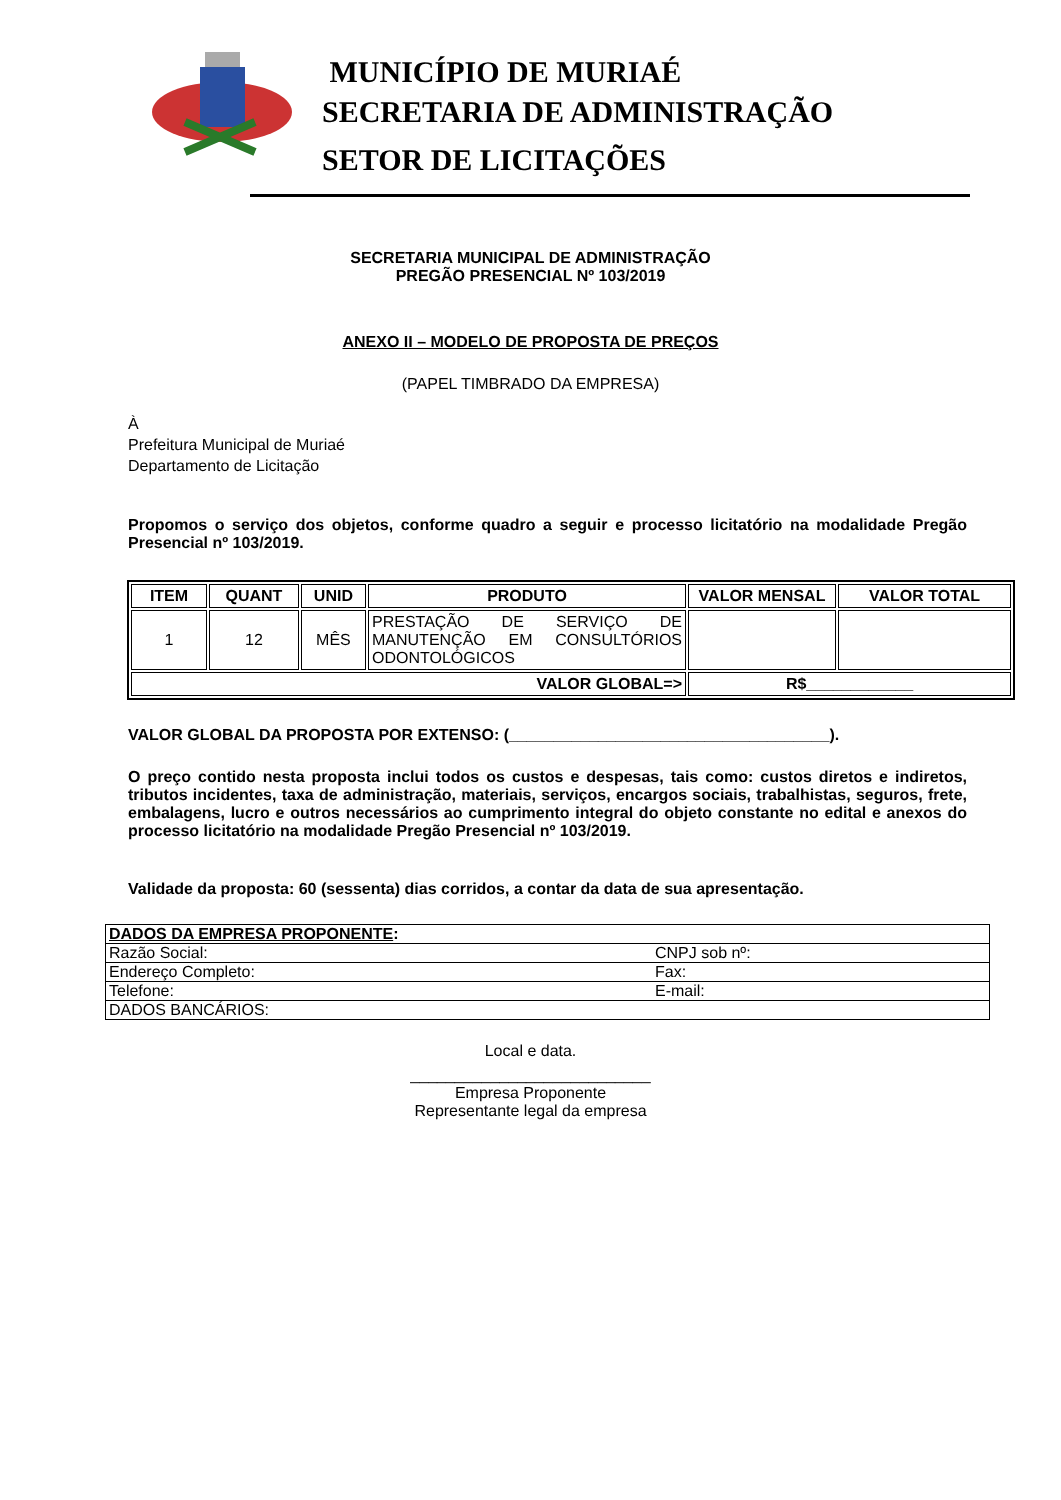MUNICÍPIO DE MURIAÉ
SECRETARIA DE ADMINISTRAÇÃO
SETOR DE LICITAÇÕES
SECRETARIA MUNICIPAL DE ADMINISTRAÇÃO
PREGÃO PRESENCIAL Nº 103/2019
ANEXO II – MODELO DE PROPOSTA DE PREÇOS
(PAPEL TIMBRADO DA EMPRESA)
À
Prefeitura Municipal de Muriaé
Departamento de Licitação
Propomos o serviço dos objetos, conforme quadro a seguir e processo licitatório na modalidade Pregão Presencial nº 103/2019.
| ITEM | QUANT | UNID | PRODUTO | VALOR MENSAL | VALOR TOTAL |
| --- | --- | --- | --- | --- | --- |
| 1 | 12 | MÊS | PRESTAÇÃO DE SERVIÇO DE MANUTENÇÃO EM CONSULTÓRIOS ODONTOLÓGICOS | | |
| VALOR GLOBAL=> | | | | R$____________ | |
VALOR GLOBAL DA PROPOSTA POR EXTENSO: (____________________________________).
O preço contido nesta proposta inclui todos os custos e despesas, tais como: custos diretos e indiretos, tributos incidentes, taxa de administração, materiais, serviços, encargos sociais, trabalhistas, seguros, frete, embalagens, lucro e outros necessários ao cumprimento integral do objeto constante no edital e anexos do processo licitatório na modalidade Pregão Presencial nº 103/2019.
Validade da proposta: 60 (sessenta) dias corridos, a contar da data de sua apresentação.
| DADOS DA EMPRESA PROPONENTE : | |
| Razão Social: | CNPJ sob nº: |
| Endereço Completo: | Fax: |
| Telefone: | E-mail: |
| DADOS BANCÁRIOS: | |
Local e data.
___________________________
Empresa Proponente
Representante legal da empresa